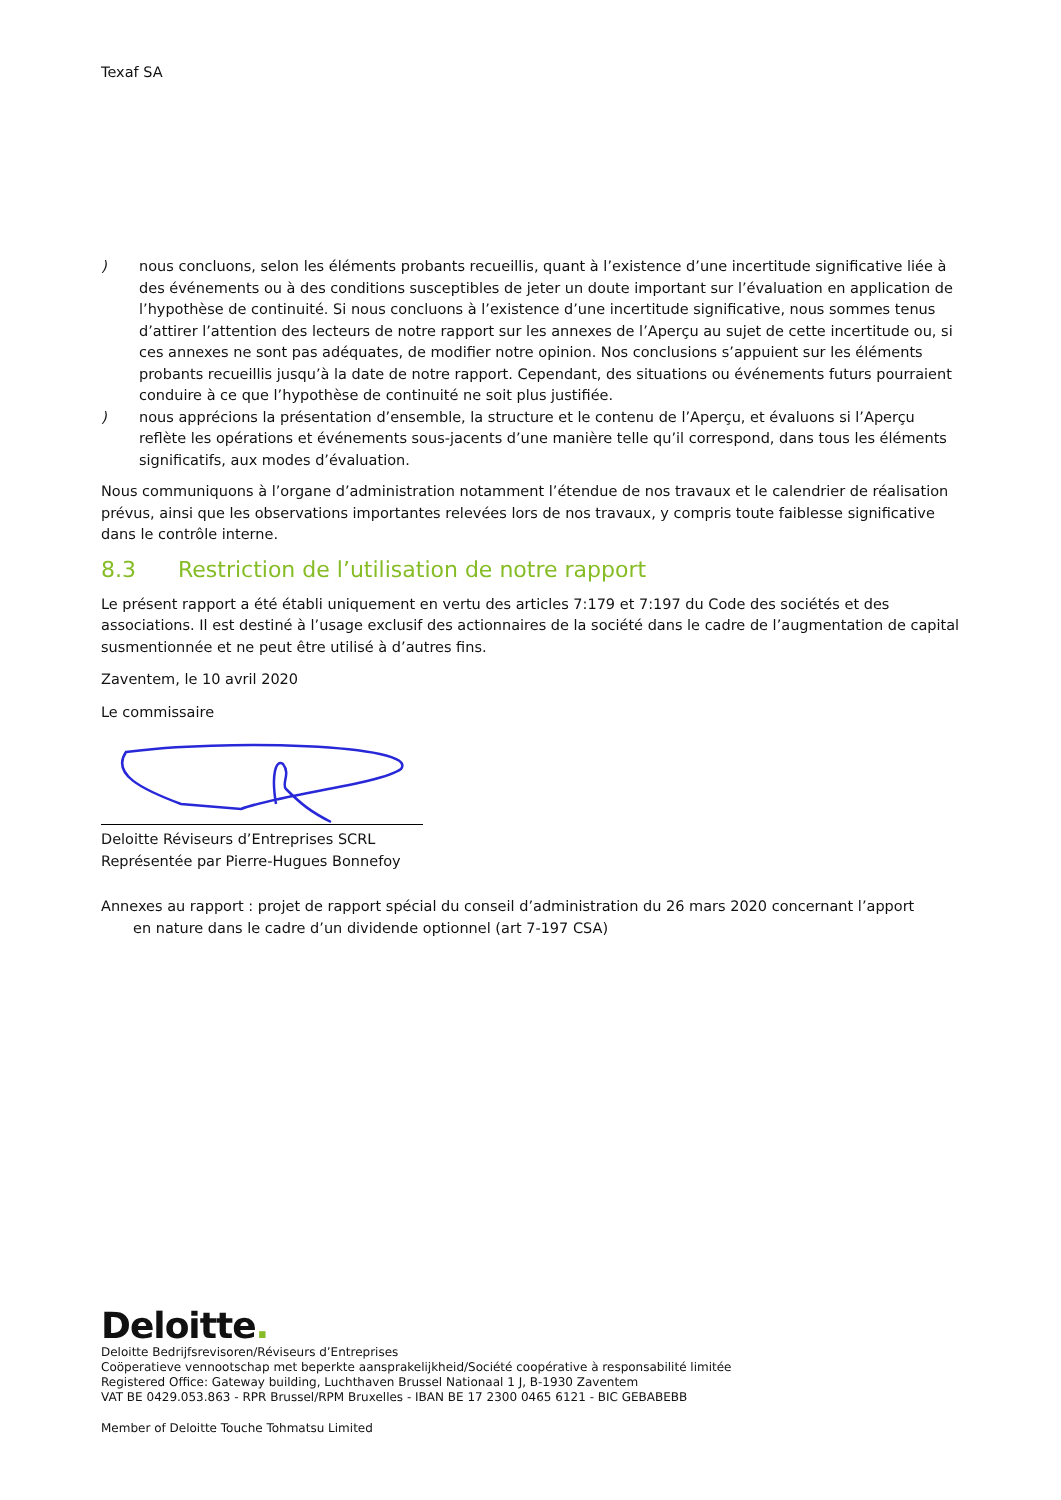Texaf SA
) nous concluons, selon les éléments probants recueillis, quant à l’existence d’une incertitude significative liée à des événements ou à des conditions susceptibles de jeter un doute important sur l’évaluation en application de l’hypothèse de continuité. Si nous concluons à l’existence d’une incertitude significative, nous sommes tenus d’attirer l’attention des lecteurs de notre rapport sur les annexes de l’Aperçu au sujet de cette incertitude ou, si ces annexes ne sont pas adéquates, de modifier notre opinion. Nos conclusions s’appuient sur les éléments probants recueillis jusqu’à la date de notre rapport. Cependant, des situations ou événements futurs pourraient conduire à ce que l’hypothèse de continuité ne soit plus justifiée.
) nous apprécions la présentation d’ensemble, la structure et le contenu de l’Aperçu, et évaluons si l’Aperçu reflète les opérations et événements sous-jacents d’une manière telle qu’il correspond, dans tous les éléments significatifs, aux modes d’évaluation.
Nous communiquons à l’organe d’administration notamment l’étendue de nos travaux et le calendrier de réalisation prévus, ainsi que les observations importantes relevées lors de nos travaux, y compris toute faiblesse significative dans le contrôle interne.
8.3 Restriction de l’utilisation de notre rapport
Le présent rapport a été établi uniquement en vertu des articles 7:179 et 7:197 du Code des sociétés et des associations. Il est destiné à l’usage exclusif des actionnaires de la société dans le cadre de l’augmentation de capital susmentionnée et ne peut être utilisé à d’autres fins.
Zaventem, le 10 avril 2020
Le commissaire
Deloitte Réviseurs d’Entreprises SCRL
Représentée par Pierre-Hugues Bonnefoy
Annexes au rapport : projet de rapport spécial du conseil d’administration du 26 mars 2020 concernant l’apport
en nature dans le cadre d’un dividende optionnel (art 7-197 CSA)
Deloitte.
Deloitte Bedrijfsrevisoren/Réviseurs d’Entreprises
Coöperatieve vennootschap met beperkte aansprakelijkheid/Société coopérative à responsabilité limitée
Registered Office: Gateway building, Luchthaven Brussel Nationaal 1 J, B-1930 Zaventem
VAT BE 0429.053.863 - RPR Brussel/RPM Bruxelles - IBAN BE 17 2300 0465 6121 - BIC GEBABEBB
Member of Deloitte Touche Tohmatsu Limited